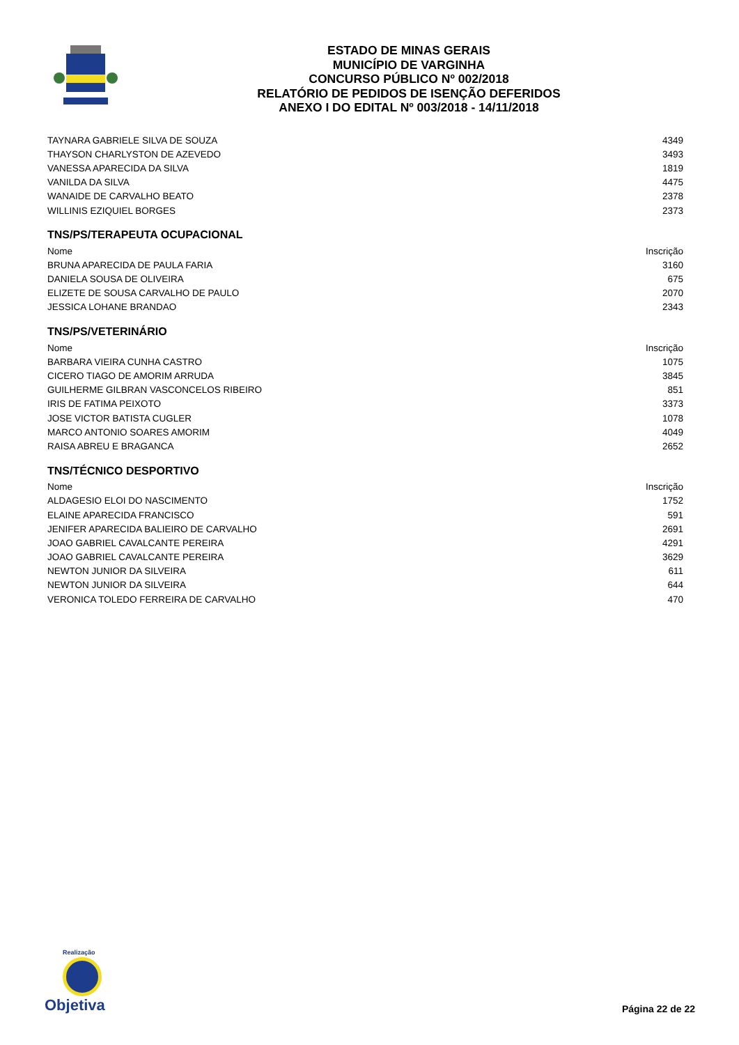ESTADO DE MINAS GERAIS
MUNICÍPIO DE VARGINHA
CONCURSO PÚBLICO Nº 002/2018
RELATÓRIO DE PEDIDOS DE ISENÇÃO DEFERIDOS
ANEXO I DO EDITAL Nº 003/2018 - 14/11/2018
| TAYNARA GABRIELE SILVA DE SOUZA | 4349 |
| THAYSON CHARLYSTON DE AZEVEDO | 3493 |
| VANESSA APARECIDA DA SILVA | 1819 |
| VANILDA DA SILVA | 4475 |
| WANAIDE DE CARVALHO BEATO | 2378 |
| WILLINIS EZIQUIEL BORGES | 2373 |
TNS/PS/TERAPEUTA OCUPACIONAL
| Nome | Inscrição |
| --- | --- |
| BRUNA APARECIDA DE PAULA FARIA | 3160 |
| DANIELA SOUSA DE OLIVEIRA | 675 |
| ELIZETE DE SOUSA CARVALHO DE PAULO | 2070 |
| JESSICA LOHANE BRANDAO | 2343 |
TNS/PS/VETERINÁRIO
| Nome | Inscrição |
| --- | --- |
| BARBARA VIEIRA CUNHA CASTRO | 1075 |
| CICERO TIAGO DE AMORIM ARRUDA | 3845 |
| GUILHERME GILBRAN VASCONCELOS RIBEIRO | 851 |
| IRIS DE FATIMA PEIXOTO | 3373 |
| JOSE VICTOR BATISTA CUGLER | 1078 |
| MARCO ANTONIO SOARES AMORIM | 4049 |
| RAISA ABREU E BRAGANCA | 2652 |
TNS/TÉCNICO DESPORTIVO
| Nome | Inscrição |
| --- | --- |
| ALDAGESIO ELOI DO NASCIMENTO | 1752 |
| ELAINE APARECIDA FRANCISCO | 591 |
| JENIFER APARECIDA BALIEIRO DE CARVALHO | 2691 |
| JOAO GABRIEL CAVALCANTE PEREIRA | 4291 |
| JOAO GABRIEL CAVALCANTE PEREIRA | 3629 |
| NEWTON JUNIOR DA SILVEIRA | 611 |
| NEWTON JUNIOR DA SILVEIRA | 644 |
| VERONICA TOLEDO FERREIRA DE CARVALHO | 470 |
Realização
Objetiva
Página 22 de 22